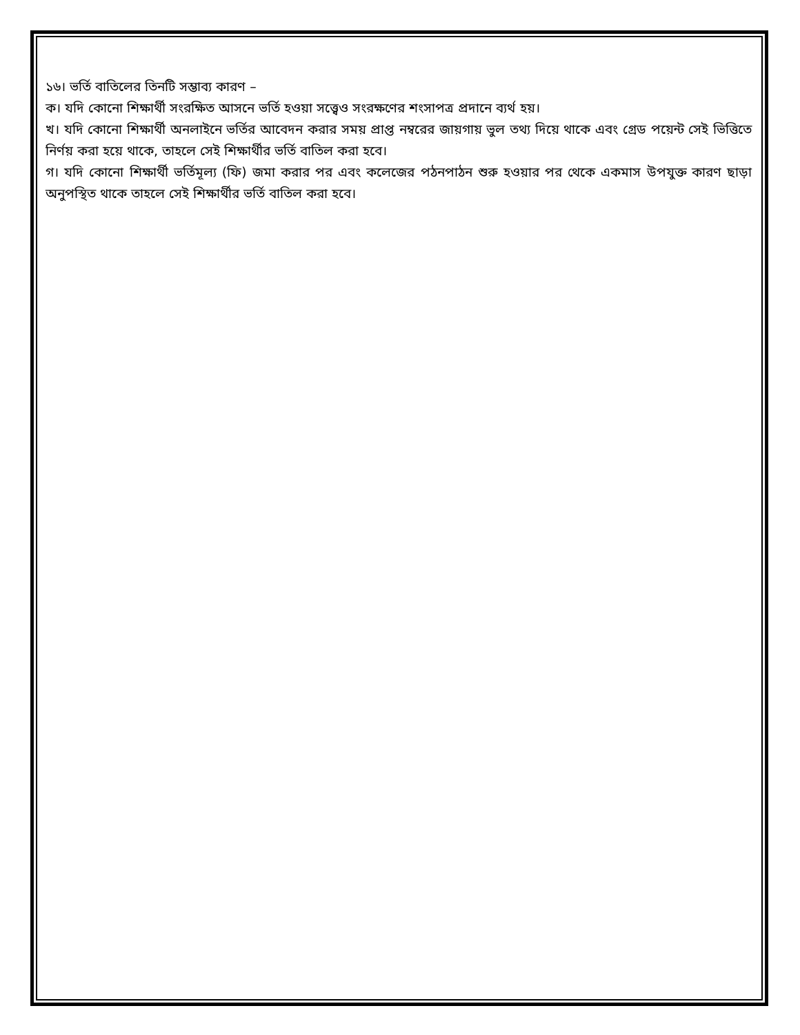১৬। ভর্তি বাতিলের তিনটি সম্ভাব্য কারণ –
ক। যদি কোনো শিক্ষার্থী সংরক্ষিত আসনে ভর্তি হওয়া সত্ত্বেও সংরক্ষণের শংসাপত্র প্রদানে ব্যর্থ হয়।
খ। যদি কোনো শিক্ষার্থী অনলাইনে ভর্তির আবেদন করার সময় প্রাপ্ত নম্বরের জায়গায় ভুল তথ্য দিয়ে থাকে এবং গ্রেড পয়েন্ট সেই ভিত্তিতে নির্ণয় করা হয়ে থাকে, তাহলে সেই শিক্ষার্থীর ভর্তি বাতিল করা হবে।
গ। যদি কোনো শিক্ষার্থী ভর্তিমূল্য (ফি) জমা করার পর এবং কলেজের পঠনপাঠন শুরু হওয়ার পর থেকে একমাস উপযুক্ত কারণ ছাড়া অনুপস্থিত থাকে তাহলে সেই শিক্ষার্থীর ভর্তি বাতিল করা হবে।